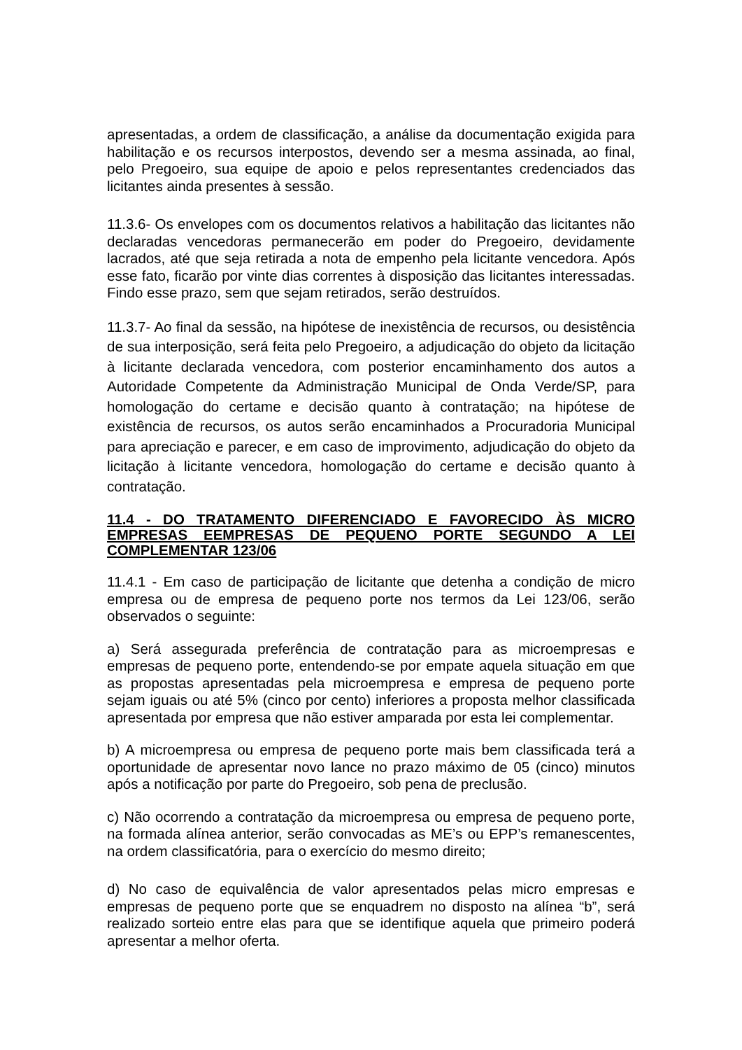apresentadas, a ordem de classificação, a análise da documentação exigida para habilitação e os recursos interpostos, devendo ser a mesma assinada, ao final, pelo Pregoeiro, sua equipe de apoio e pelos representantes credenciados das licitantes ainda presentes à sessão.
11.3.6- Os envelopes com os documentos relativos a habilitação das licitantes não declaradas vencedoras permanecerão em poder do Pregoeiro, devidamente lacrados, até que seja retirada a nota de empenho pela licitante vencedora. Após esse fato, ficarão por vinte dias correntes à disposição das licitantes interessadas. Findo esse prazo, sem que sejam retirados, serão destruídos.
11.3.7- Ao final da sessão, na hipótese de inexistência de recursos, ou desistência de sua interposição, será feita pelo Pregoeiro, a adjudicação do objeto da licitação à licitante declarada vencedora, com posterior encaminhamento dos autos a Autoridade Competente da Administração Municipal de Onda Verde/SP, para homologação do certame e decisão quanto à contratação; na hipótese de existência de recursos, os autos serão encaminhados a Procuradoria Municipal para apreciação e parecer, e em caso de improvimento, adjudicação do objeto da licitação à licitante vencedora, homologação do certame e decisão quanto à contratação.
11.4 - DO TRATAMENTO DIFERENCIADO E FAVORECIDO ÀS MICRO EMPRESAS EEMPRESAS DE PEQUENO PORTE SEGUNDO A LEI COMPLEMENTAR 123/06
11.4.1 - Em caso de participação de licitante que detenha a condição de micro empresa ou de empresa de pequeno porte nos termos da Lei 123/06, serão observados o seguinte:
a) Será assegurada preferência de contratação para as microempresas e empresas de pequeno porte, entendendo-se por empate aquela situação em que as propostas apresentadas pela microempresa e empresa de pequeno porte sejam iguais ou até 5% (cinco por cento) inferiores a proposta melhor classificada apresentada por empresa que não estiver amparada por esta lei complementar.
b) A microempresa ou empresa de pequeno porte mais bem classificada terá a oportunidade de apresentar novo lance no prazo máximo de 05 (cinco) minutos após a notificação por parte do Pregoeiro, sob pena de preclusão.
c) Não ocorrendo a contratação da microempresa ou empresa de pequeno porte, na formada alínea anterior, serão convocadas as ME’s ou EPP’s remanescentes, na ordem classificatória, para o exercício do mesmo direito;
d) No caso de equivalência de valor apresentados pelas micro empresas e empresas de pequeno porte que se enquadrem no disposto na alínea “b”, será realizado sorteio entre elas para que se identifique aquela que primeiro poderá apresentar a melhor oferta.